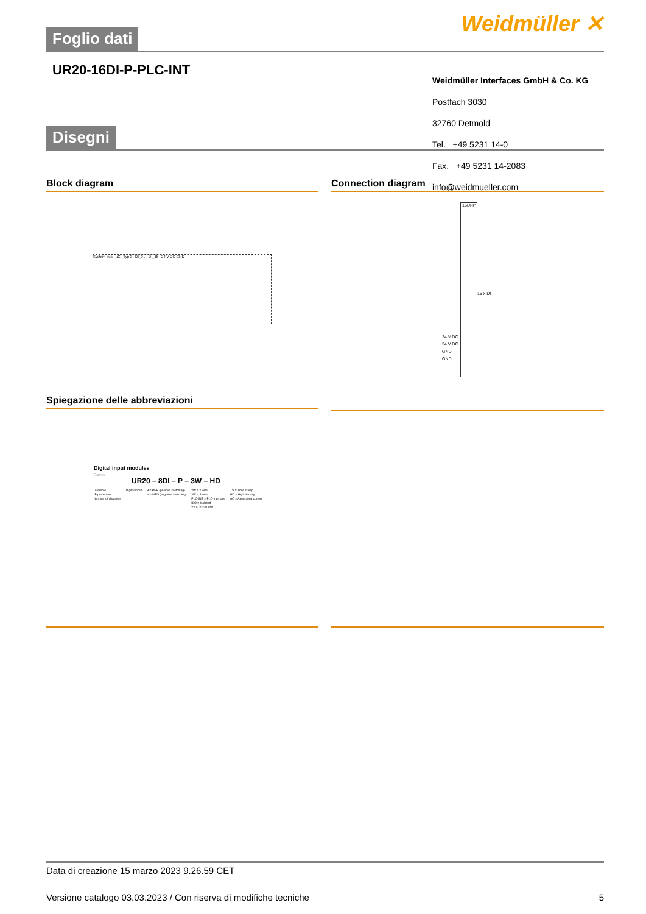Weidmüller ✕
Foglio dati
UR20-16DI-P-PLC-INT
Weidmüller Interfaces GmbH & Co. KG
Postfach 3030
32760 Detmold
Tel. +49 5231 14-0
Fax. +49 5231 14-2083
info@weidmueller.com
Disegni
Block diagram Connection diagram
System-bus µC Typ 3 DI_0 … DI_15 24 V DC GND
16DI-P
24 V DC
24 V DC
GND
GND
16 x DI
Spiegazione delle abbreviazioni
Digital input modules
Example
UR20 – 8DI – P – 3W – HD
u-remote
IP protection
Number of channels
Digital input P = PNP (positive switching)
N = NPN (negative switching)
2W = 2 wire
3W = 3 wire
PLC-INT = PLC-interface
ISO = Isolated
230V = 230 Volt
TS = Time stamp
HD = High density
AC = Alternating current
Data di creazione 15 marzo 2023 9.26.59 CET
Versione catalogo 03.03.2023 / Con riserva di modifiche tecniche 5